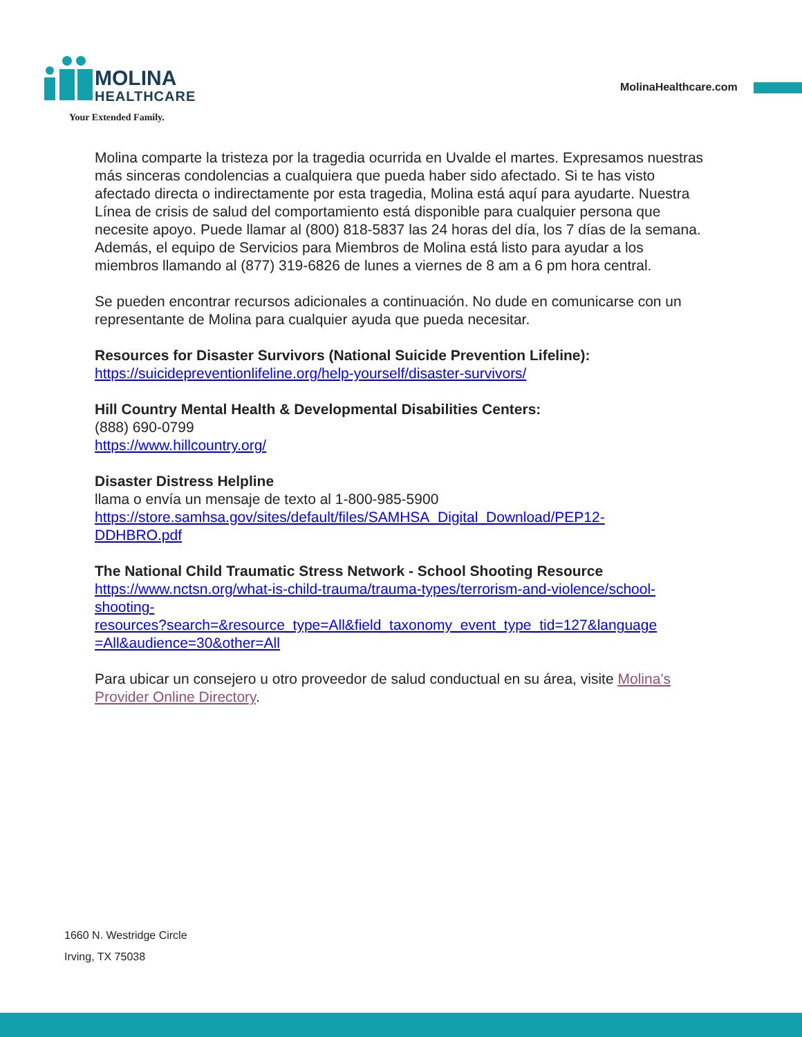MOLINA
HEALTHCARE
Your Extended Family.
MolinaHealthcare.com
Molina comparte la tristeza por la tragedia ocurrida en Uvalde el martes. Expresamos nuestras más sinceras condolencias a cualquiera que pueda haber sido afectado. Si te has visto afectado directa o indirectamente por esta tragedia, Molina está aquí para ayudarte. Nuestra Línea de crisis de salud del comportamiento está disponible para cualquier persona que necesite apoyo. Puede llamar al (800) 818-5837 las 24 horas del día, los 7 días de la semana. Además, el equipo de Servicios para Miembros de Molina está listo para ayudar a los miembros llamando al (877) 319-6826 de lunes a viernes de 8 am a 6 pm hora central.
Se pueden encontrar recursos adicionales a continuación. No dude en comunicarse con un representante de Molina para cualquier ayuda que pueda necesitar.
Resources for Disaster Survivors (National Suicide Prevention Lifeline):
https://suicidepreventionlifeline.org/help-yourself/disaster-survivors/
Hill Country Mental Health & Developmental Disabilities Centers:
(888) 690-0799
https://www.hillcountry.org/
Disaster Distress Helpline
llama o envía un mensaje de texto al 1-800-985-5900
https://store.samhsa.gov/sites/default/files/SAMHSA_Digital_Download/PEP12-
DDHBRO.pdf
The National Child Traumatic Stress Network - School Shooting Resource
https://www.nctsn.org/what-is-child-trauma/trauma-types/terrorism-and-violence/school-
shooting-
resources?search=&resource_type=All&field_taxonomy_event_type_tid=127&language
=All&audience=30&other=All
Para ubicar un consejero u otro proveedor de salud conductual en su área, visite Molina’s Provider Online Directory.
1660 N. Westridge Circle
Irving, TX 75038